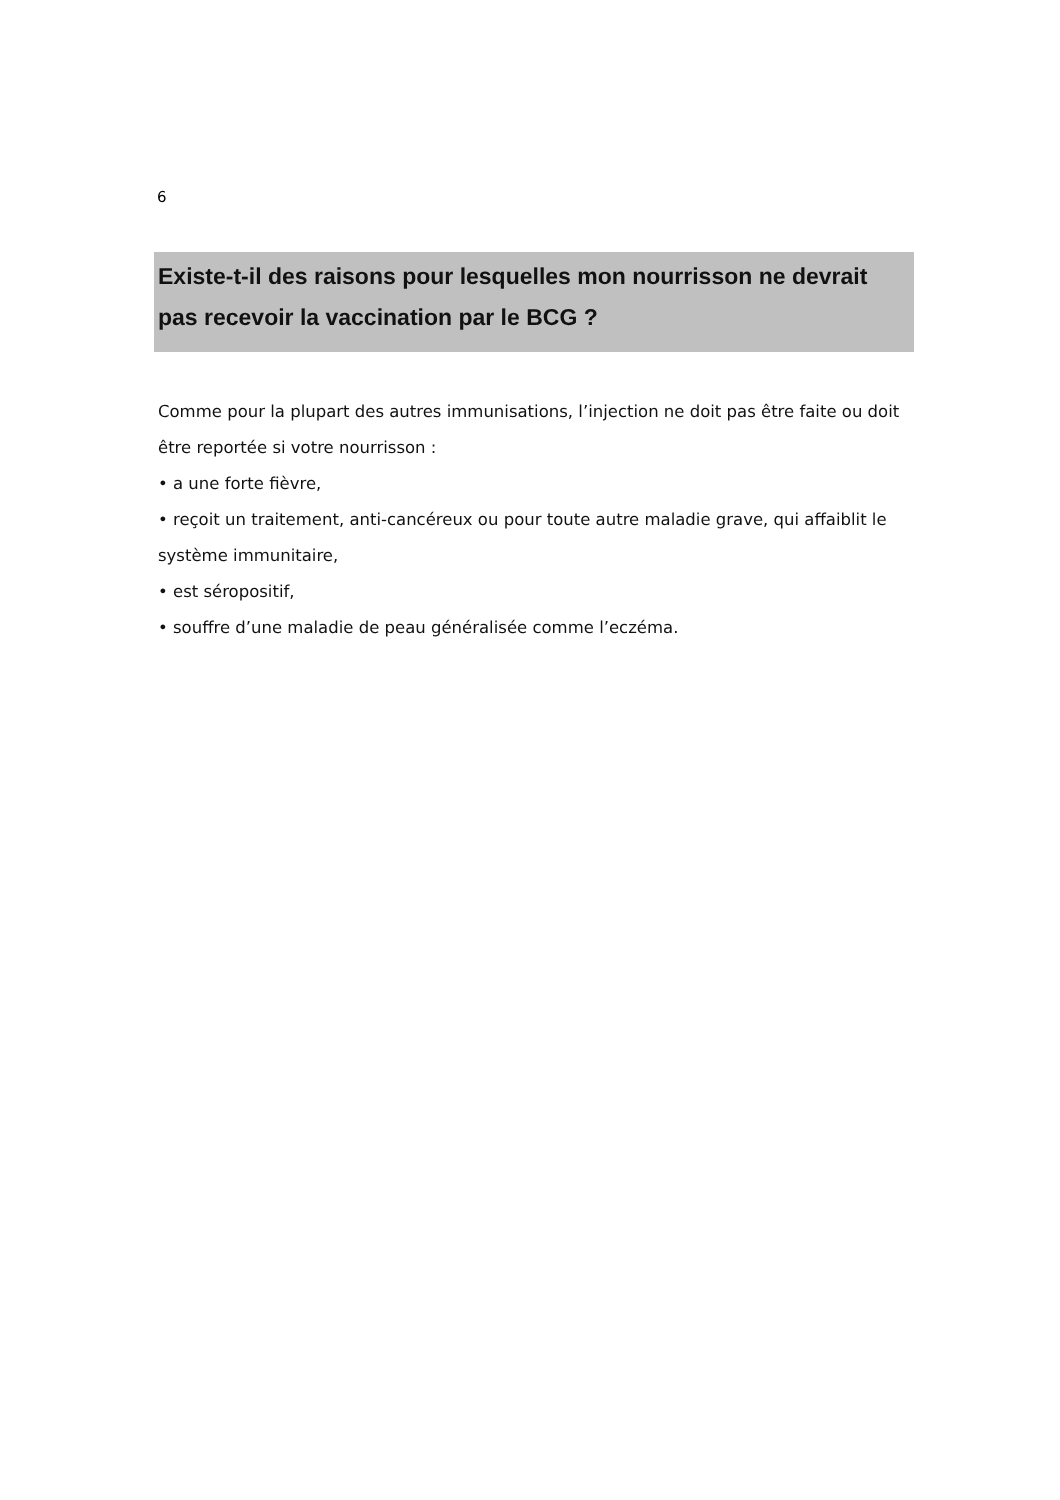6
Existe-t-il des raisons pour lesquelles mon nourrisson ne devrait pas recevoir la vaccination par le BCG ?
Comme pour la plupart des autres immunisations, l’injection ne doit pas être faite ou doit être reportée si votre nourrisson :
• a une forte fièvre,
• reçoit un traitement, anti-cancéreux ou pour toute autre maladie grave, qui affaiblit le système immunitaire,
• est séropositif,
• souffre d’une maladie de peau généralisée comme l’eczéma.